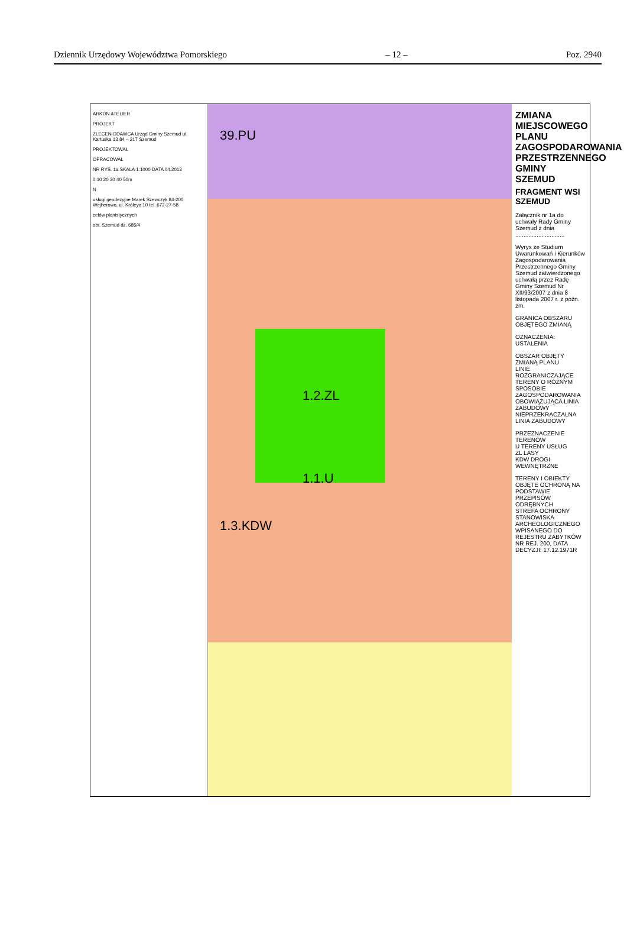Dziennik Urzędowy Województwa Pomorskiego – 12 – Poz. 2940
ARKON ATELIER
PROJEKT
ZLECENIODAWCA Urząd Gminy Szemud ul. Kartuska 13 84 – 217 Szemud
PROJEKTOWAŁ
OPRACOWAŁ
NR RYS. 1a SKALA 1:1000 DATA 04.2013
0 10 20 30 40 50m
N
usługi geodezyjne Marek Szewczyk 84-200 Wejherowo, ul. Króleya 10 tel. 672-27-58
celów planistycznych
obr. Szemud dz. 685/4
1.2.ZL
1.1.U
1.3.KDW
39.PU
ZMIANA MIEJSCOWEGO PLANU ZAGOSPODAROWANIA PRZESTRZENNEGO GMINY SZEMUD
FRAGMENT WSI SZEMUD
Załącznik nr 1a do uchwały Rady Gminy Szemud z dnia ..............................
Wyrys ze Studium Uwarunkowań i Kierunków Zagospodarowania Przestrzennego Gminy Szemud zatwierdzonego uchwałą przez Radę Gminy Szemud Nr XII/93/2007 z dnia 8 listopada 2007 r. z późn. zm.
GRANICA OBSZARU OBJĘTEGO ZMIANĄ
OZNACZENIA: USTALENIA
OBSZAR OBJĘTY ZMIANĄ PLANU
LINIE ROZGRANICZAJĄCE TERENY O RÓŻNYM SPOSOBIE ZAGOSPODAROWANIA
OBOWIĄZUJĄCA LINIA ZABUDOWY
NIEPRZEKRACZALNA LINIA ZABUDOWY
PRZEZNACZENIE TERENÓW
U TERENY USŁUG
ZL LASY
KDW DROGI WEWNĘTRZNE
TERENY I OBIEKTY OBJĘTE OCHRONĄ NA PODSTAWIE PRZEPISÓW ODRĘBNYCH
STREFA OCHRONY STANOWISKA ARCHEOLOGICZNEGO WPISANEGO DO REJESTRU ZABYTKÓW NR REJ. 200, DATA DECYZJI: 17.12.1971R